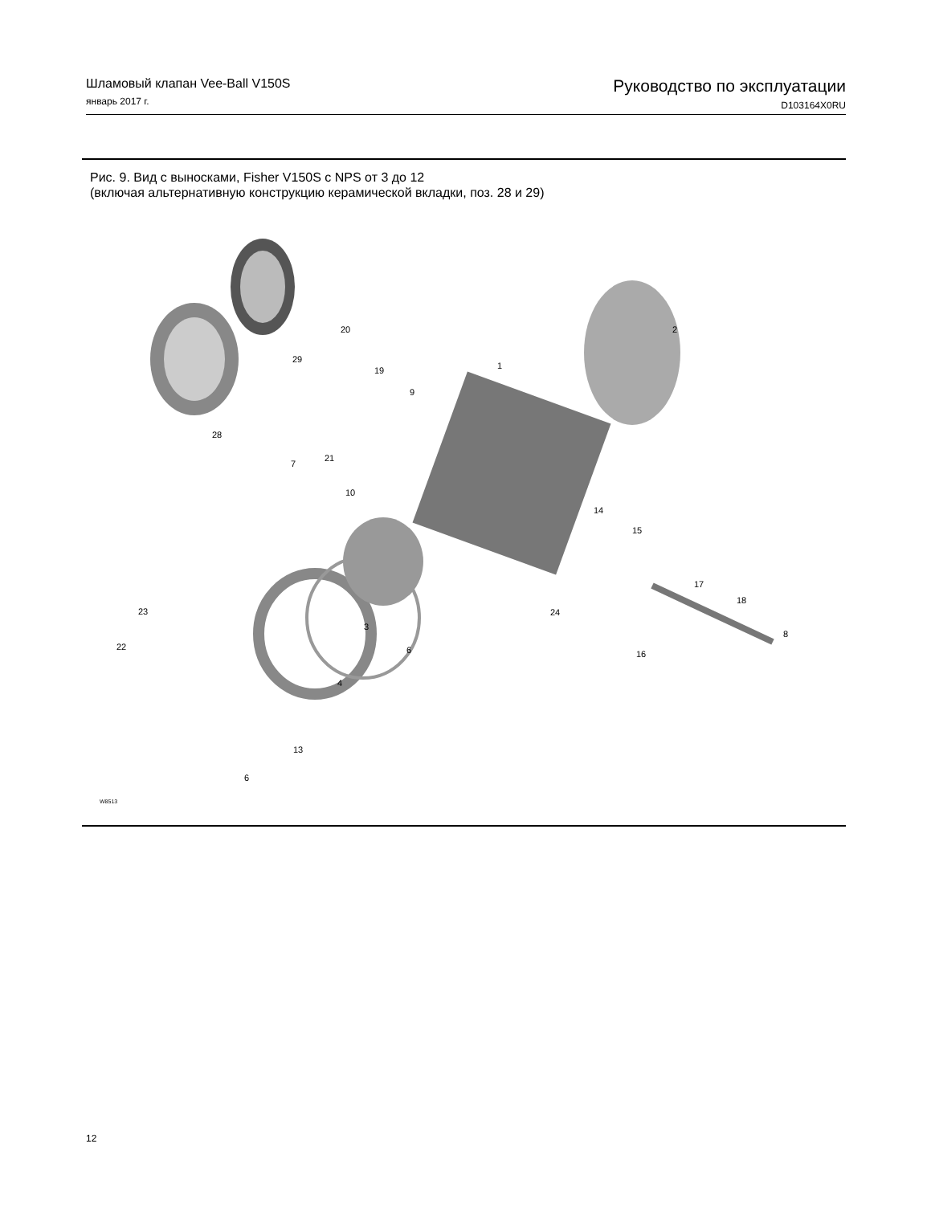Шламовый клапан Vee-Ball V150S
январь 2017 г.
Руководство по эксплуатации
D103164X0RU
Рис. 9. Вид с выносками, Fisher V150S с NPS от 3 до 12
(включая альтернативную конструкцию керамической вкладки, поз. 28 и 29)
20 2
29
19 1
9
28
21
7
10
14
15
17
18
23
3
24
8
22 6 16
4
13
6
W8513
12